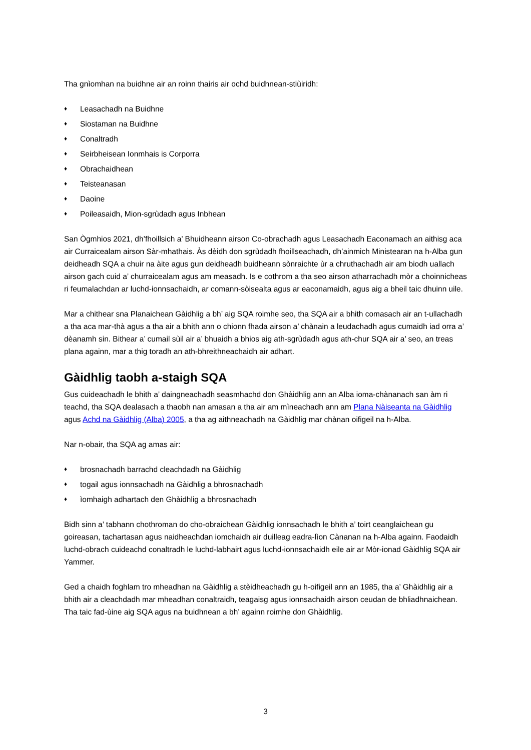Tha gnìomhan na buidhne air an roinn thairis air ochd buidhnean-stiùiridh:
♦ Leasachadh na Buidhne
♦ Siostaman na Buidhne
♦ Conaltradh
♦ Seirbheisean Ionmhais is Corporra
♦ Obrachaidhean
♦ Teisteanasan
♦ Daoine
♦ Poileasaidh, Mion-sgrùdadh agus Inbhean
San Ògmhios 2021, dh’fhoillsich a’ Bhuidheann airson Co-obrachadh agus Leasachadh Eaconamach an aithisg aca air Curraicealam airson Sàr-mhathais. Às dèidh don sgrùdadh fhoillseachadh, dh’ainmich Ministearan na h-Alba gun deidheadh SQA a chuir na àite agus gun deidheadh buidheann sònraichte ùr a chruthachadh air am biodh uallach airson gach cuid a’ churraicealam agus am measadh. Is e cothrom a tha seo airson atharrachadh mòr a choinnicheas ri feumalachdan ar luchd-ionnsachaidh, ar comann-sòisealta agus ar eaconamaidh, agus aig a bheil taic dhuinn uile.
Mar a chithear sna Planaichean Gàidhlig a bh’ aig SQA roimhe seo, tha SQA air a bhith comasach air an t-ullachadh a tha aca mar-thà agus a tha air a bhith ann o chionn fhada airson a’ chànain a leudachadh agus cumaidh iad orra a’ dèanamh sin. Bithear a’ cumail sùil air a’ bhuaidh a bhios aig ath-sgrùdadh agus ath-chur SQA air a’ seo, an treas plana againn, mar a thig toradh an ath-bhreithneachaidh air adhart.
Gàidhlig taobh a-staigh SQA
Gus cuideachadh le bhith a’ daingneachadh seasmhachd don Ghàidhlig ann an Alba ioma-chànanach san àm ri teachd, tha SQA dealasach a thaobh nan amasan a tha air am mìneachadh ann am Plana Nàiseanta na Gàidhlig agus Achd na Gàidhlig (Alba) 2005, a tha ag aithneachadh na Gàidhlig mar chànan oifigeil na h-Alba.
Nar n-obair, tha SQA ag amas air:
♦ brosnachadh barrachd cleachdadh na Gàidhlig
♦ togail agus ionnsachadh na Gàidhlig a bhrosnachadh
♦ ìomhaigh adhartach den Ghàidhlig a bhrosnachadh
Bidh sinn a’ tabhann chothroman do cho-obraichean Gàidhlig ionnsachadh le bhith a’ toirt ceanglaichean gu goireasan, tachartasan agus naidheachdan iomchaidh air duilleag eadra-lìon Cànanan na h-Alba againn. Faodaidh luchd-obrach cuideachd conaltradh le luchd-labhairt agus luchd-ionnsachaidh eile air ar Mòr-ionad Gàidhlig SQA air Yammer.
Ged a chaidh foghlam tro mheadhan na Gàidhlig a stèidheachadh gu h-oifigeil ann an 1985, tha a’ Ghàidhlig air a bhith air a cleachdadh mar mheadhan conaltraidh, teagaisg agus ionnsachaidh airson ceudan de bhliadhnaichean.
Tha taic fad-ùine aig SQA agus na buidhnean a bh’ againn roimhe don Ghàidhlig.
3